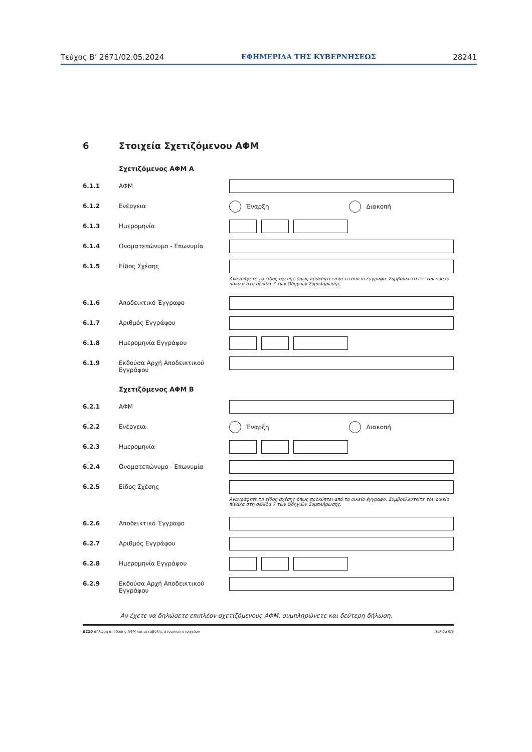Τεύχος Β’ 2671/02.05.2024 ΕΦΗΜΕΡΙΔΑ ΤΗΣ ΚΥΒΕΡΝΗΣΕΩΣ 28241
6 Στοιχεία Σχετιζόμενου ΑΦΜ
Σχετιζόμενος ΑΦΜ Α
6.1.1 ΑΦΜ
6.1.2 Ενέργεια
Έναρξη Διακοπή
6.1.3 Ημερομηνία
6.1.4 Ονοματεπώνυμο - Επωνυμία
6.1.5 Είδος Σχέσης
Αναγράφετε το είδος σχέσης όπως προκύπτει από το οικείο έγγραφο. Συμβουλευτείτε τον οικείο πίνακα στη σελίδα 7 των Οδηγιών Συμπλήρωσης.
6.1.6 Αποδεικτικό Έγγραφο
6.1.7 Αριθμός Εγγράφου
6.1.8 Ημερομηνία Εγγράφου
6.1.9 Εκδούσα Αρχή Αποδεικτικού Εγγράφου
Σχετιζόμενος ΑΦΜ Β
6.2.1 ΑΦΜ
6.2.2 Ενέργεια
Έναρξη Διακοπή
6.2.3 Ημερομηνία
6.2.4 Ονοματεπώνυμο - Επωνυμία
6.2.5 Είδος Σχέσης
Αναγράφετε το είδος σχέσης όπως προκύπτει από το οικείο έγγραφο. Συμβουλευτείτε τον οικείο πίνακα στη σελίδα 7 των Οδηγιών Συμπλήρωσης.
6.2.6 Αποδεικτικό Έγγραφο
6.2.7 Αριθμός Εγγράφου
6.2.8 Ημερομηνία Εγγράφου
6.2.9 Εκδούσα Αρχή Αποδεικτικού Εγγράφου
Αν έχετε να δηλώσετε επιπλέον σχετιζόμενους ΑΦΜ, συμπληρώνετε και δεύτερη δήλωση.
Δ210 Δήλωση απόδοσης ΑΦΜ και μεταβολής ατομικών στοιχείων Σελίδα 6/8